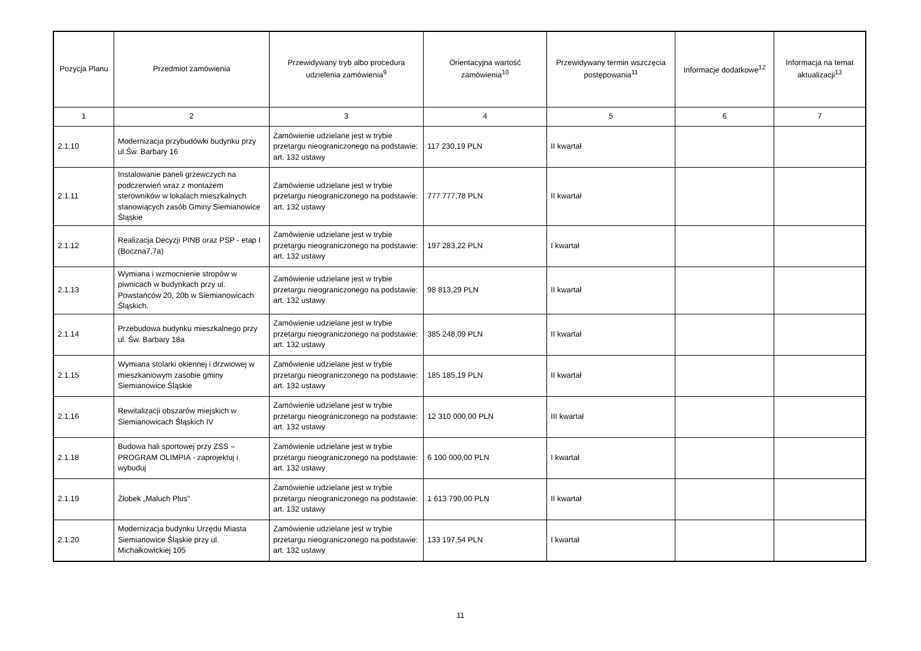| Pozycja Planu | Przedmiot zamówienia | Przewidywany tryb albo procedura udzielenia zamówienia<sup>9</sup> | Orientacyjna wartość zamówienia<sup>10</sup> | Przewidywany termin wszczęcia postępowania<sup>11</sup> | Informacje dodatkowe<sup>12</sup> | Informacja na temat aktualizacji<sup>13</sup> |
| --- | --- | --- | --- | --- | --- | --- |
| 1 | 2 | 3 | 4 | 5 | 6 | 7 |
| 2.1.10 | Modernizacja przybudówki budynku przy ul.Św. Barbary 16 | Zamówienie udzielane jest w trybie przetargu nieograniczonego na podstawie: art. 132 ustawy | 117 230,19 PLN | II kwartał | | |
| 2.1.11 | Instalowanie paneli grzewczych na podczerwień wraz z montażem sterowników w lokalach mieszkalnych stanowiących zasób Gminy Siemianowice Śląskie | Zamówienie udzielane jest w trybie przetargu nieograniczonego na podstawie: art. 132 ustawy | 777 777,78 PLN | II kwartał | | |
| 2.1.12 | Realizacja Decyzji PINB oraz PSP - etap I (Boczna7,7a) | Zamówienie udzielane jest w trybie przetargu nieograniczonego na podstawie: art. 132 ustawy | 197 283,22 PLN | I kwartał | | |
| 2.1.13 | Wymiana i wzmocnienie stropów w piwnicach w budynkach przy ul. Powstańców 20, 20b w Siemianowicach Śląskich. | Zamówienie udzielane jest w trybie przetargu nieograniczonego na podstawie: art. 132 ustawy | 98 813,29 PLN | II kwartał | | |
| 2.1.14 | Przebudowa budynku mieszkalnego przy ul. Św. Barbary 18a | Zamówienie udzielane jest w trybie przetargu nieograniczonego na podstawie: art. 132 ustawy | 385 248,09 PLN | II kwartał | | |
| 2.1.15 | Wymiana stolarki okiennej i drzwiowej w mieszkaniowym zasobie gminy Siemianowice Śląskie | Zamówienie udzielane jest w trybie przetargu nieograniczonego na podstawie: art. 132 ustawy | 185 185,19 PLN | II kwartał | | |
| 2.1.16 | Rewitalizacji obszarów miejskich w Siemianowicach Śląskich IV | Zamówienie udzielane jest w trybie przetargu nieograniczonego na podstawie: art. 132 ustawy | 12 310 000,00 PLN | III kwartał | | |
| 2.1.18 | Budowa hali sportowej przy ZSS – PROGRAM OLIMPIA - zaprojektuj i wybuduj | Zamówienie udzielane jest w trybie przetargu nieograniczonego na podstawie: art. 132 ustawy | 6 100 000,00 PLN | I kwartał | | |
| 2.1.19 | Żłobek „Maluch Plus” | Zamówienie udzielane jest w trybie przetargu nieograniczonego na podstawie: art. 132 ustawy | 1 613 790,00 PLN | II kwartał | | |
| 2.1.20 | Modernizacja budynku Urzędu Miasta Siemianowice Śląskie przy ul. Michałkowickiej 105 | Zamówienie udzielane jest w trybie przetargu nieograniczonego na podstawie: art. 132 ustawy | 133 197,54 PLN | I kwartał | | |
11